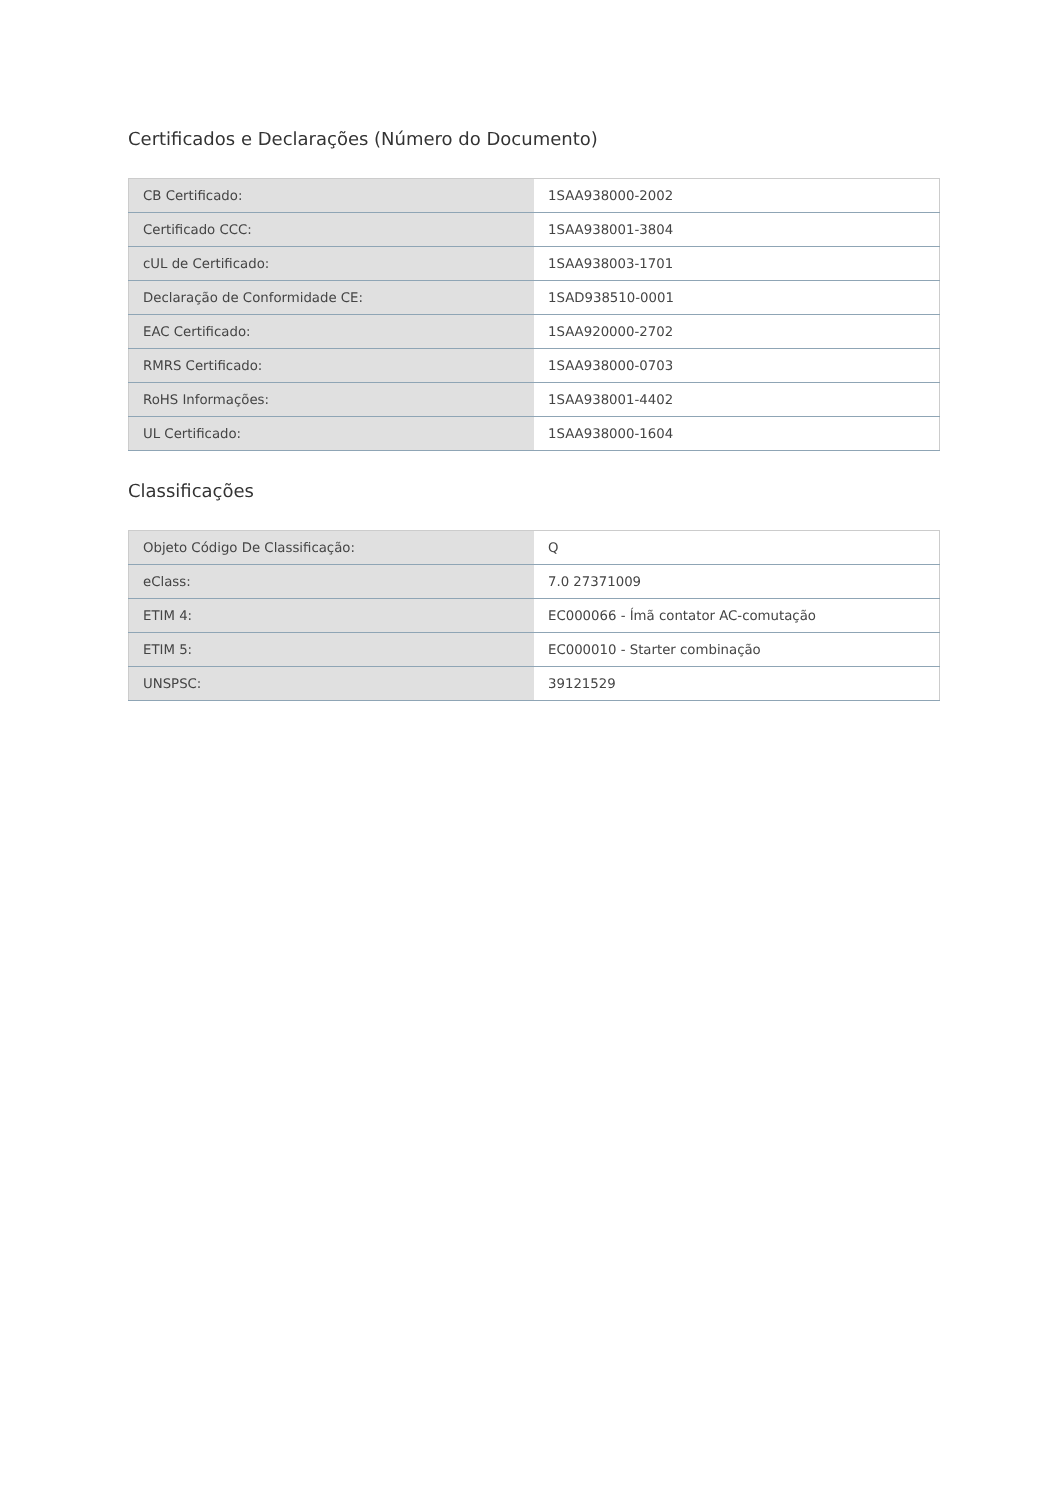Certificados e Declarações (Número do Documento)
| CB Certificado: | 1SAA938000-2002 |
| Certificado CCC: | 1SAA938001-3804 |
| cUL de Certificado: | 1SAA938003-1701 |
| Declaração de Conformidade CE: | 1SAD938510-0001 |
| EAC Certificado: | 1SAA920000-2702 |
| RMRS Certificado: | 1SAA938000-0703 |
| RoHS Informações: | 1SAA938001-4402 |
| UL Certificado: | 1SAA938000-1604 |
Classificações
| Objeto Código De Classificação: | Q |
| eClass: | 7.0 27371009 |
| ETIM 4: | EC000066 - Ímã contator AC-comutação |
| ETIM 5: | EC000010 - Starter combinação |
| UNSPSC: | 39121529 |